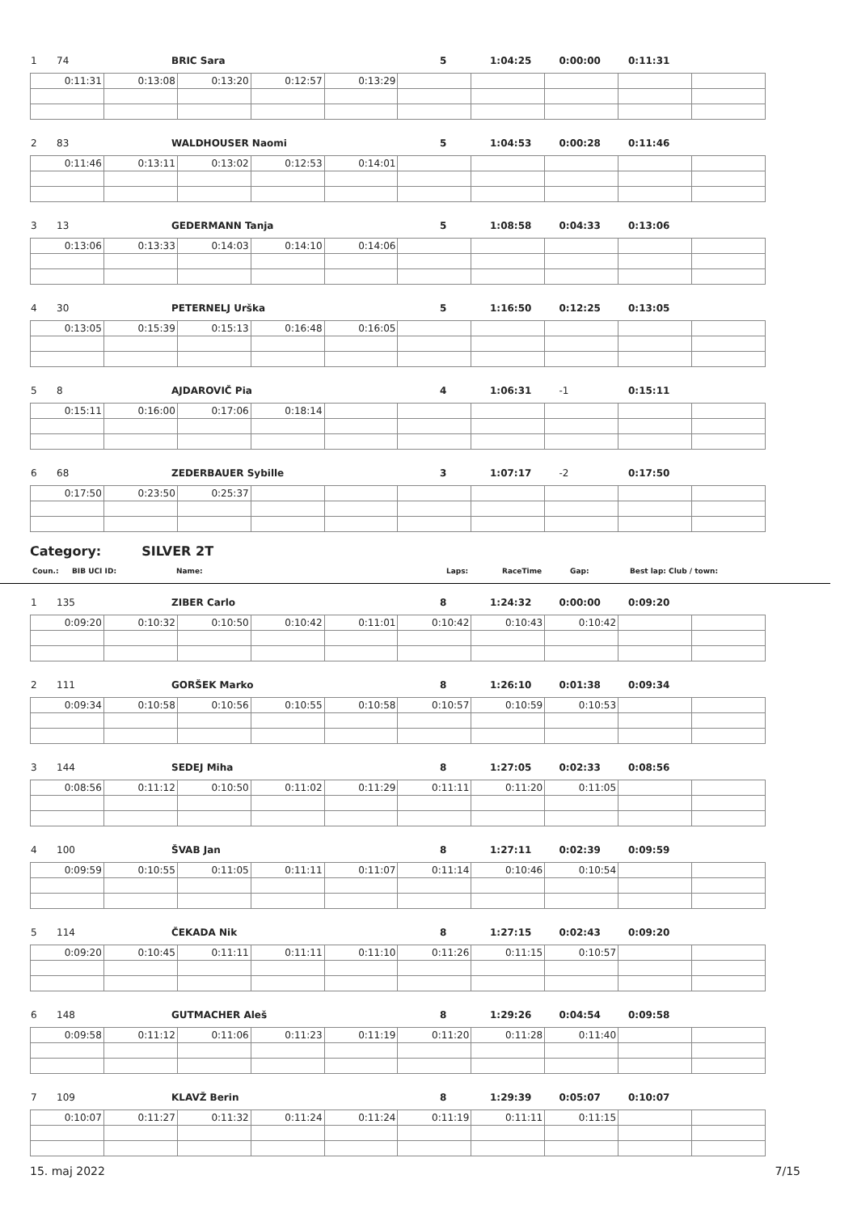| 1 | 74 | BRIC Sara | 5 | 1:04:25 | 0:00:00 | 0:11:31 | |
| 0:11:31 | 0:13:08 | 0:13:20 | 0:12:57 | 0:13:29 | | | | | |
| 2 | 83 | WALDHOUSER Naomi | 5 | 1:04:53 | 0:00:28 | 0:11:46 | |
| 0:11:46 | 0:13:11 | 0:13:02 | 0:12:53 | 0:14:01 | | | | | |
| 3 | 13 | GEDERMANN Tanja | 5 | 1:08:58 | 0:04:33 | 0:13:06 | |
| 0:13:06 | 0:13:33 | 0:14:03 | 0:14:10 | 0:14:06 | | | | | |
| 4 | 30 | PETERNELJ Urška | 5 | 1:16:50 | 0:12:25 | 0:13:05 | |
| 0:13:05 | 0:15:39 | 0:15:13 | 0:16:48 | 0:16:05 | | | | | |
| 5 | 8 | AJDAROVIČ Pia | 4 | 1:06:31 | -1 | 0:15:11 | |
| 0:15:11 | 0:16:00 | 0:17:06 | 0:18:14 | | | | | | |
| 6 | 68 | ZEDERBAUER Sybille | 3 | 1:07:17 | -2 | 0:17:50 | |
| 0:17:50 | 0:23:50 | 0:25:37 | | | | | | | |
Category: SILVER 2T
| Coun.: | BIB UCI ID: | Name: | Laps: | RaceTime | Gap: | Best lap: Club / town: |
| 1 | 135 | ZIBER Carlo | 8 | 1:24:32 | 0:00:00 | 0:09:20 | |
| 0:09:20 | 0:10:32 | 0:10:50 | 0:10:42 | 0:11:01 | 0:10:42 | 0:10:43 | 0:10:42 | | |
| 2 | 111 | GORŠEK Marko | 8 | 1:26:10 | 0:01:38 | 0:09:34 | |
| 0:09:34 | 0:10:58 | 0:10:56 | 0:10:55 | 0:10:58 | 0:10:57 | 0:10:59 | 0:10:53 | | |
| 3 | 144 | SEDEJ Miha | 8 | 1:27:05 | 0:02:33 | 0:08:56 | |
| 0:08:56 | 0:11:12 | 0:10:50 | 0:11:02 | 0:11:29 | 0:11:11 | 0:11:20 | 0:11:05 | | |
| 4 | 100 | ŠVAB Jan | 8 | 1:27:11 | 0:02:39 | 0:09:59 | |
| 0:09:59 | 0:10:55 | 0:11:05 | 0:11:11 | 0:11:07 | 0:11:14 | 0:10:46 | 0:10:54 | | |
| 5 | 114 | ČEKADA Nik | 8 | 1:27:15 | 0:02:43 | 0:09:20 | |
| 0:09:20 | 0:10:45 | 0:11:11 | 0:11:11 | 0:11:10 | 0:11:26 | 0:11:15 | 0:10:57 | | |
| 6 | 148 | GUTMACHER Aleš | 8 | 1:29:26 | 0:04:54 | 0:09:58 | |
| 0:09:58 | 0:11:12 | 0:11:06 | 0:11:23 | 0:11:19 | 0:11:20 | 0:11:28 | 0:11:40 | | |
| 7 | 109 | KLAVŽ Berin | 8 | 1:29:39 | 0:05:07 | 0:10:07 | |
| 0:10:07 | 0:11:27 | 0:11:32 | 0:11:24 | 0:11:24 | 0:11:19 | 0:11:11 | 0:11:15 | | |
15. maj 2022 7/15